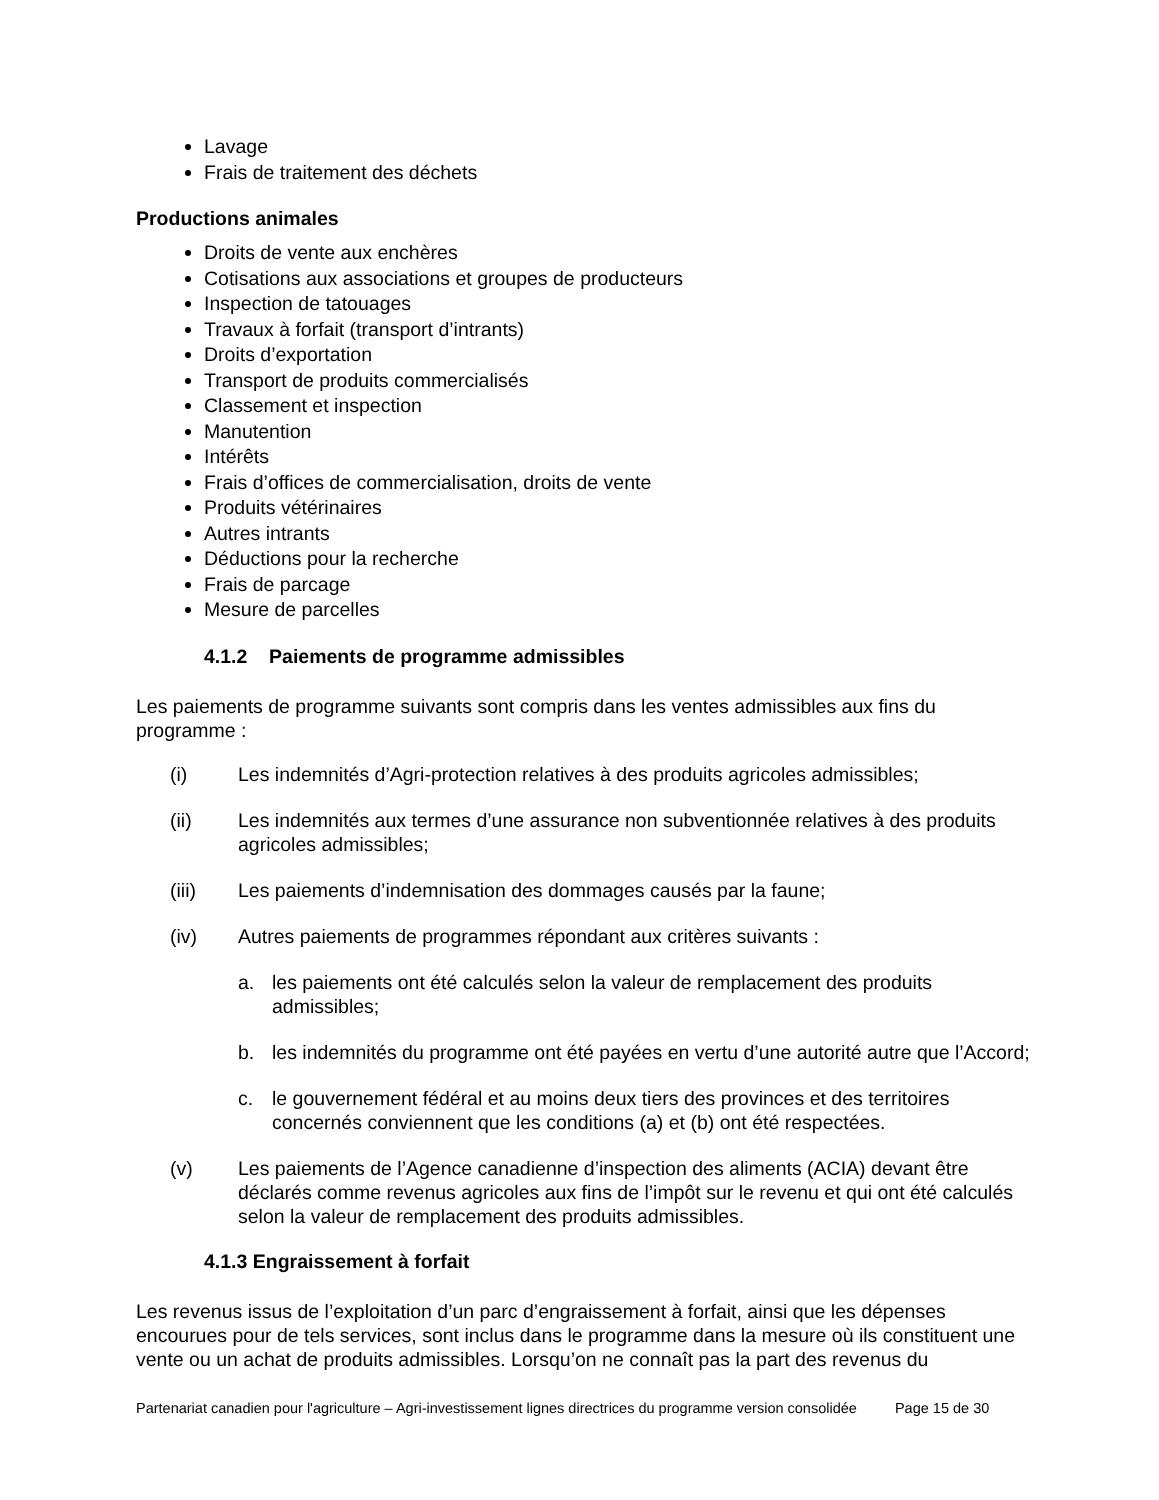Lavage
Frais de traitement des déchets
Productions animales
Droits de vente aux enchères
Cotisations aux associations et groupes de producteurs
Inspection de tatouages
Travaux à forfait (transport d’intrants)
Droits d’exportation
Transport de produits commercialisés
Classement et inspection
Manutention
Intérêts
Frais d’offices de commercialisation, droits de vente
Produits vétérinaires
Autres intrants
Déductions pour la recherche
Frais de parcage
Mesure de parcelles
4.1.2 Paiements de programme admissibles
Les paiements de programme suivants sont compris dans les ventes admissibles aux fins du programme :
(i) Les indemnités d’Agri-protection relatives à des produits agricoles admissibles;
(ii) Les indemnités aux termes d’une assurance non subventionnée relatives à des produits agricoles admissibles;
(iii) Les paiements d’indemnisation des dommages causés par la faune;
(iv) Autres paiements de programmes répondant aux critères suivants :
a. les paiements ont été calculés selon la valeur de remplacement des produits admissibles;
b. les indemnités du programme ont été payées en vertu d’une autorité autre que l’Accord;
c. le gouvernement fédéral et au moins deux tiers des provinces et des territoires concernés conviennent que les conditions (a) et (b) ont été respectées.
(v) Les paiements de l’Agence canadienne d’inspection des aliments (ACIA) devant être déclarés comme revenus agricoles aux fins de l’impôt sur le revenu et qui ont été calculés selon la valeur de remplacement des produits admissibles.
4.1.3 Engraissement à forfait
Les revenus issus de l’exploitation d’un parc d’engraissement à forfait, ainsi que les dépenses encourues pour de tels services, sont inclus dans le programme dans la mesure où ils constituent une vente ou un achat de produits admissibles. Lorsqu’on ne connaît pas la part des revenus du
Partenariat canadien pour l'agriculture – Agri-investissement lignes directrices du programme version consolidée Page 15 de 30